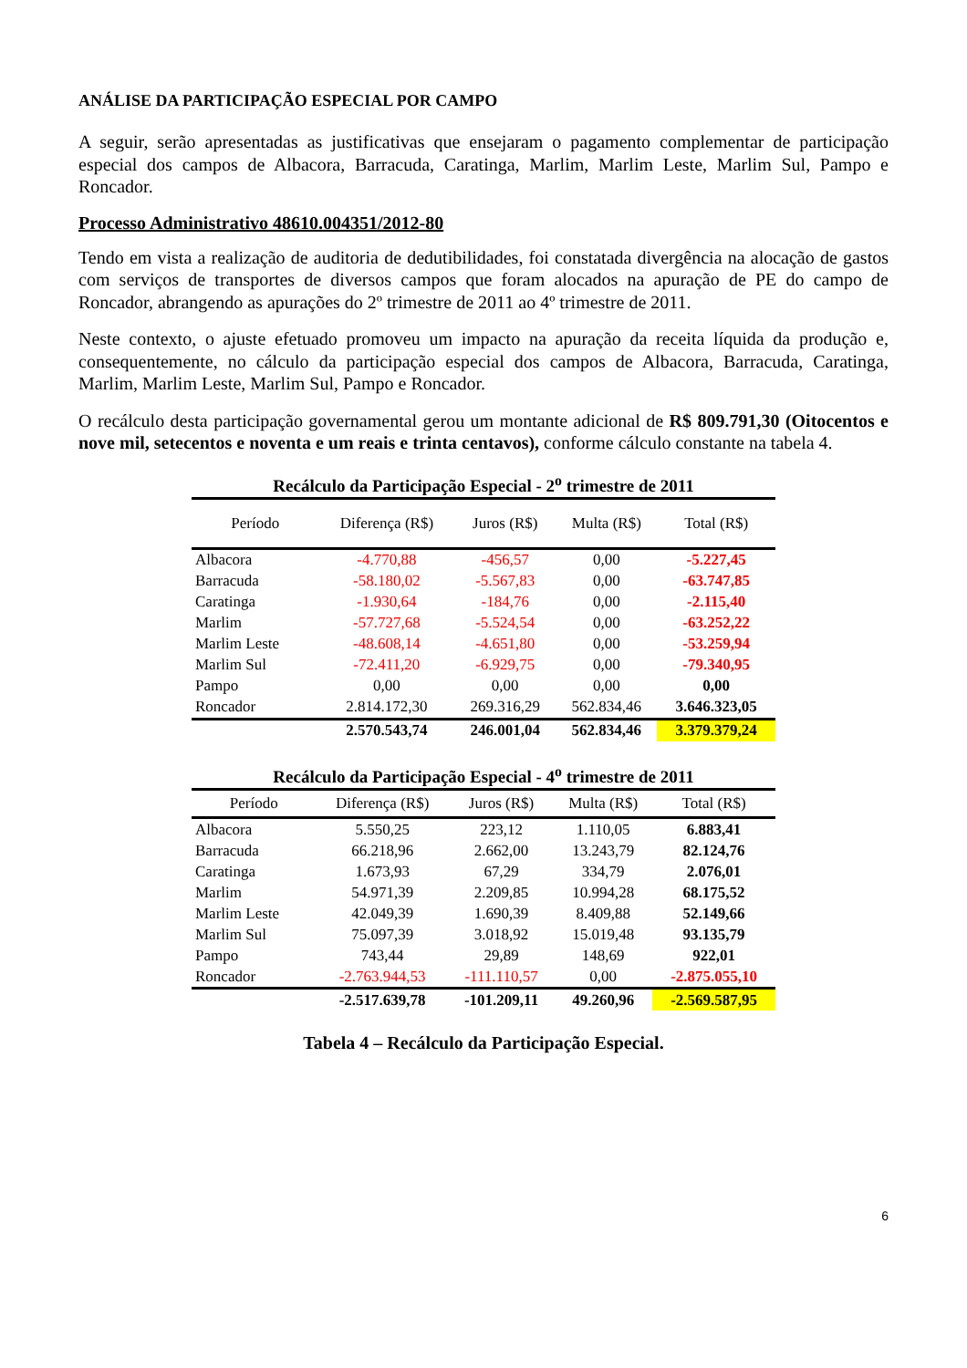ANÁLISE DA PARTICIPAÇÃO ESPECIAL POR CAMPO
A seguir, serão apresentadas as justificativas que ensejaram o pagamento complementar de participação especial dos campos de Albacora, Barracuda, Caratinga, Marlim, Marlim Leste, Marlim Sul, Pampo e Roncador.
Processo Administrativo 48610.004351/2012-80
Tendo em vista a realização de auditoria de dedutibilidades, foi constatada divergência na alocação de gastos com serviços de transportes de diversos campos que foram alocados na apuração de PE do campo de Roncador, abrangendo as apurações do 2º trimestre de 2011 ao 4º trimestre de 2011.
Neste contexto, o ajuste efetuado promoveu um impacto na apuração da receita líquida da produção e, consequentemente, no cálculo da participação especial dos campos de Albacora, Barracuda, Caratinga, Marlim, Marlim Leste, Marlim Sul, Pampo e Roncador.
O recálculo desta participação governamental gerou um montante adicional de R$ 809.791,30 (Oitocentos e nove mil, setecentos e noventa e um reais e trinta centavos), conforme cálculo constante na tabela 4.
Recálculo da Participação Especial - 2 <sup>o</sup> trimestre de 2011
| Período | Diferença (R$) | Juros (R$) | Multa (R$) | Total (R$) |
| --- | --- | --- | --- | --- |
| Albacora | -4.770,88 | -456,57 | 0,00 | -5.227,45 |
| Barracuda | -58.180,02 | -5.567,83 | 0,00 | -63.747,85 |
| Caratinga | -1.930,64 | -184,76 | 0,00 | -2.115,40 |
| Marlim | -57.727,68 | -5.524,54 | 0,00 | -63.252,22 |
| Marlim Leste | -48.608,14 | -4.651,80 | 0,00 | -53.259,94 |
| Marlim Sul | -72.411,20 | -6.929,75 | 0,00 | -79.340,95 |
| Pampo | 0,00 | 0,00 | 0,00 | 0,00 |
| Roncador | 2.814.172,30 | 269.316,29 | 562.834,46 | 3.646.323,05 |
| | 2.570.543,74 | 246.001,04 | 562.834,46 | 3.379.379,24 |
Recálculo da Participação Especial - 4 <sup>o</sup> trimestre de 2011
| Período | Diferença (R$) | Juros (R$) | Multa (R$) | Total (R$) |
| --- | --- | --- | --- | --- |
| Albacora | 5.550,25 | 223,12 | 1.110,05 | 6.883,41 |
| Barracuda | 66.218,96 | 2.662,00 | 13.243,79 | 82.124,76 |
| Caratinga | 1.673,93 | 67,29 | 334,79 | 2.076,01 |
| Marlim | 54.971,39 | 2.209,85 | 10.994,28 | 68.175,52 |
| Marlim Leste | 42.049,39 | 1.690,39 | 8.409,88 | 52.149,66 |
| Marlim Sul | 75.097,39 | 3.018,92 | 15.019,48 | 93.135,79 |
| Pampo | 743,44 | 29,89 | 148,69 | 922,01 |
| Roncador | -2.763.944,53 | -111.110,57 | 0,00 | -2.875.055,10 |
| | -2.517.639,78 | -101.209,11 | 49.260,96 | -2.569.587,95 |
Tabela 4 – Recálculo da Participação Especial.
6